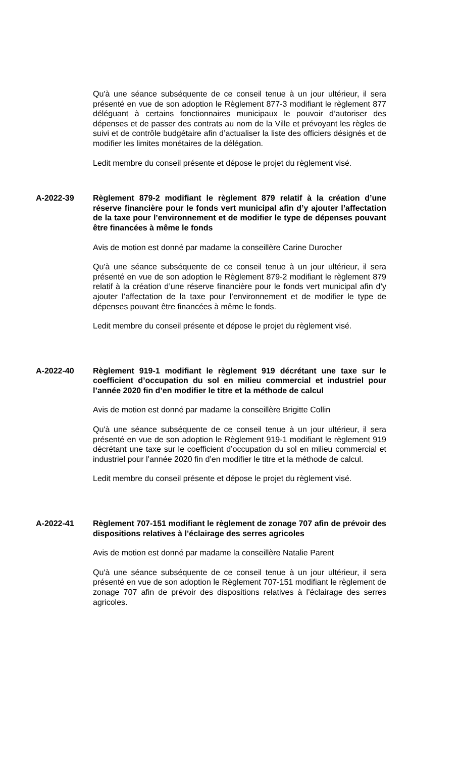Qu'à une séance subséquente de ce conseil tenue à un jour ultérieur, il sera présenté en vue de son adoption le Règlement 877-3 modifiant le règlement 877 déléguant à certains fonctionnaires municipaux le pouvoir d’autoriser des dépenses et de passer des contrats au nom de la Ville et prévoyant les règles de suivi et de contrôle budgétaire afin d’actualiser la liste des officiers désignés et de modifier les limites monétaires de la délégation.
Ledit membre du conseil présente et dépose le projet du règlement visé.
A-2022-39 Règlement 879-2 modifiant le règlement 879 relatif à la création d’une réserve financière pour le fonds vert municipal afin d’y ajouter l’affectation de la taxe pour l’environnement et de modifier le type de dépenses pouvant être financées à même le fonds
Avis de motion est donné par madame la conseillère Carine Durocher
Qu'à une séance subséquente de ce conseil tenue à un jour ultérieur, il sera présenté en vue de son adoption le Règlement 879-2 modifiant le règlement 879 relatif à la création d’une réserve financière pour le fonds vert municipal afin d’y ajouter l’affectation de la taxe pour l’environnement et de modifier le type de dépenses pouvant être financées à même le fonds.
Ledit membre du conseil présente et dépose le projet du règlement visé.
A-2022-40 Règlement 919-1 modifiant le règlement 919 décrétant une taxe sur le coefficient d’occupation du sol en milieu commercial et industriel pour l’année 2020 fin d’en modifier le titre et la méthode de calcul
Avis de motion est donné par madame la conseillère Brigitte Collin
Qu'à une séance subséquente de ce conseil tenue à un jour ultérieur, il sera présenté en vue de son adoption le Règlement 919-1 modifiant le règlement 919 décrétant une taxe sur le coefficient d’occupation du sol en milieu commercial et industriel pour l’année 2020 fin d’en modifier le titre et la méthode de calcul.
Ledit membre du conseil présente et dépose le projet du règlement visé.
A-2022-41 Règlement 707-151 modifiant le règlement de zonage 707 afin de prévoir des dispositions relatives à l’éclairage des serres agricoles
Avis de motion est donné par madame la conseillère Natalie Parent
Qu'à une séance subséquente de ce conseil tenue à un jour ultérieur, il sera présenté en vue de son adoption le Règlement 707-151 modifiant le règlement de zonage 707 afin de prévoir des dispositions relatives à l’éclairage des serres agricoles.